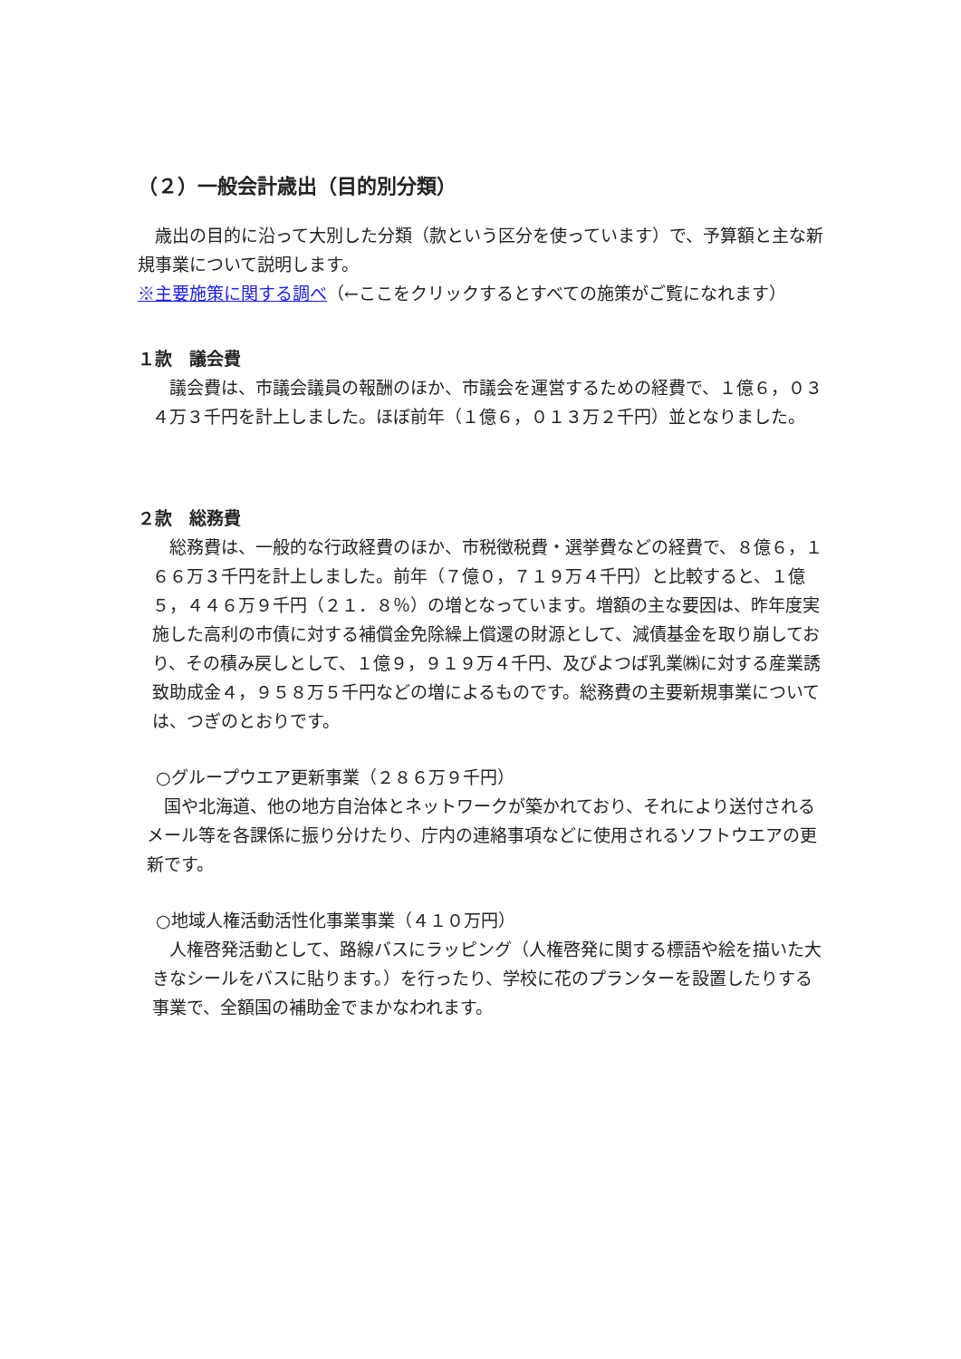（２）一般会計歳出（目的別分類）
　歳出の目的に沿って大別した分類（款という区分を使っています）で、予算額と主な新規事業について説明します。
※主要施策に関する調べ（←ここをクリックするとすべての施策がご覧になれます）
１款　議会費
　議会費は、市議会議員の報酬のほか、市議会を運営するための経費で、１億６，０３４万３千円を計上しました。ほぼ前年（１億６，０１３万２千円）並となりました。
２款　総務費
　総務費は、一般的な行政経費のほか、市税徴税費・選挙費などの経費で、８億６，１６６万３千円を計上しました。前年（７億０，７１９万４千円）と比較すると、１億５，４４６万９千円（２１．８％）の増となっています。増額の主な要因は、昨年度実施した高利の市債に対する補償金免除繰上償還の財源として、減債基金を取り崩しており、その積み戻しとして、１億９，９１９万４千円、及びよつば乳業㈱に対する産業誘致助成金４，９５８万５千円などの増によるものです。総務費の主要新規事業については、つぎのとおりです。
○グループウエア更新事業（２８６万９千円）
　国や北海道、他の地方自治体とネットワークが築かれており、それにより送付されるメール等を各課係に振り分けたり、庁内の連絡事項などに使用されるソフトウエアの更新です。
○地域人権活動活性化事業事業（４１０万円）
　人権啓発活動として、路線バスにラッピング（人権啓発に関する標語や絵を描いた大きなシールをバスに貼ります。）を行ったり、学校に花のプランターを設置したりする事業で、全額国の補助金でまかなわれます。